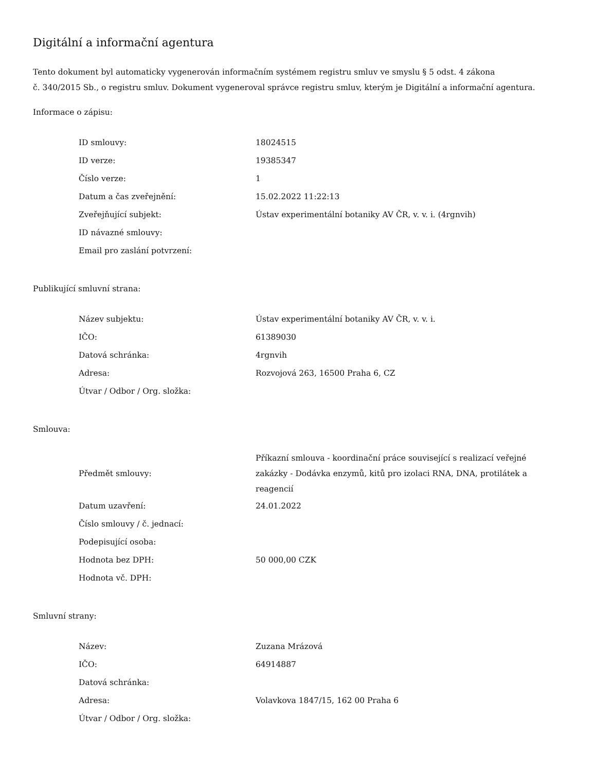Digitální a informační agentura
Tento dokument byl automaticky vygenerován informačním systémem registru smluv ve smyslu § 5 odst. 4 zákona
č. 340/2015 Sb., o registru smluv. Dokument vygeneroval správce registru smluv, kterým je Digitální a informační agentura.
Informace o zápisu:
| ID smlouvy: | 18024515 |
| ID verze: | 19385347 |
| Číslo verze: | 1 |
| Datum a čas zveřejnění: | 15.02.2022 11:22:13 |
| Zveřejňující subjekt: | Ústav experimentální botaniky AV ČR, v. v. i. (4rgnvih) |
| ID návazné smlouvy: | |
| Email pro zaslání potvrzení: | |
Publikující smluvní strana:
| Název subjektu: | Ústav experimentální botaniky AV ČR, v. v. i. |
| IČO: | 61389030 |
| Datová schránka: | 4rgnvih |
| Adresa: | Rozvojová 263, 16500 Praha 6, CZ |
| Útvar / Odbor / Org. složka: | |
Smlouva:
| Předmět smlouvy: | Příkazní smlouva - koordinační práce související s realizací veřejné zakázky - Dodávka enzymů, kitů pro izolaci RNA, DNA, protilátek a reagencií |
| Datum uzavření: | 24.01.2022 |
| Číslo smlouvy / č. jednací: | |
| Podepisující osoba: | |
| Hodnota bez DPH: | 50 000,00 CZK |
| Hodnota vč. DPH: | |
Smluvní strany:
| Název: | Zuzana Mrázová |
| IČO: | 64914887 |
| Datová schránka: | |
| Adresa: | Volavkova 1847/15, 162 00 Praha 6 |
| Útvar / Odbor / Org. složka: | |